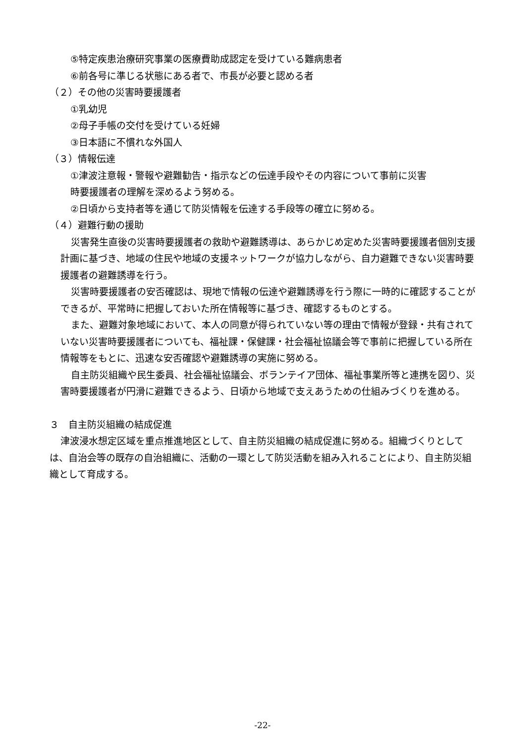⑤特定疾患治療研究事業の医療費助成認定を受けている難病患者
⑥前各号に準じる状態にある者で、市長が必要と認める者
（２）その他の災害時要援護者
①乳幼児
②母子手帳の交付を受けている妊婦
③日本語に不慣れな外国人
（３）情報伝達
①津波注意報・警報や避難勧告・指示などの伝達手段やその内容について事前に災害
時要援護者の理解を深めるよう努める。
②日頃から支持者等を通じて防災情報を伝達する手段等の確立に努める。
（４）避難行動の援助
災害発生直後の災害時要援護者の救助や避難誘導は、あらかじめ定めた災害時要援護者個別支援計画に基づき、地域の住民や地域の支援ネットワークが協力しながら、自力避難できない災害時要援護者の避難誘導を行う。
災害時要援護者の安否確認は、現地で情報の伝達や避難誘導を行う際に一時的に確認することができるが、平常時に把握しておいた所在情報等に基づき、確認するものとする。
また、避難対象地域において、本人の同意が得られていない等の理由で情報が登録・共有されていない災害時要援護者についても、福祉課・保健課・社会福祉協議会等で事前に把握している所在情報等をもとに、迅速な安否確認や避難誘導の実施に努める。
自主防災組織や民生委員、社会福祉協議会、ボランテイア団体、福祉事業所等と連携を図り、災害時要援護者が円滑に避難できるよう、日頃から地域で支えあうための仕組みづくりを進める。
３　自主防災組織の結成促進
津波浸水想定区域を重点推進地区として、自主防災組織の結成促進に努める。組織づくりとしては、自治会等の既存の自治組織に、活動の一環として防災活動を組み入れることにより、自主防災組織として育成する。
-22-